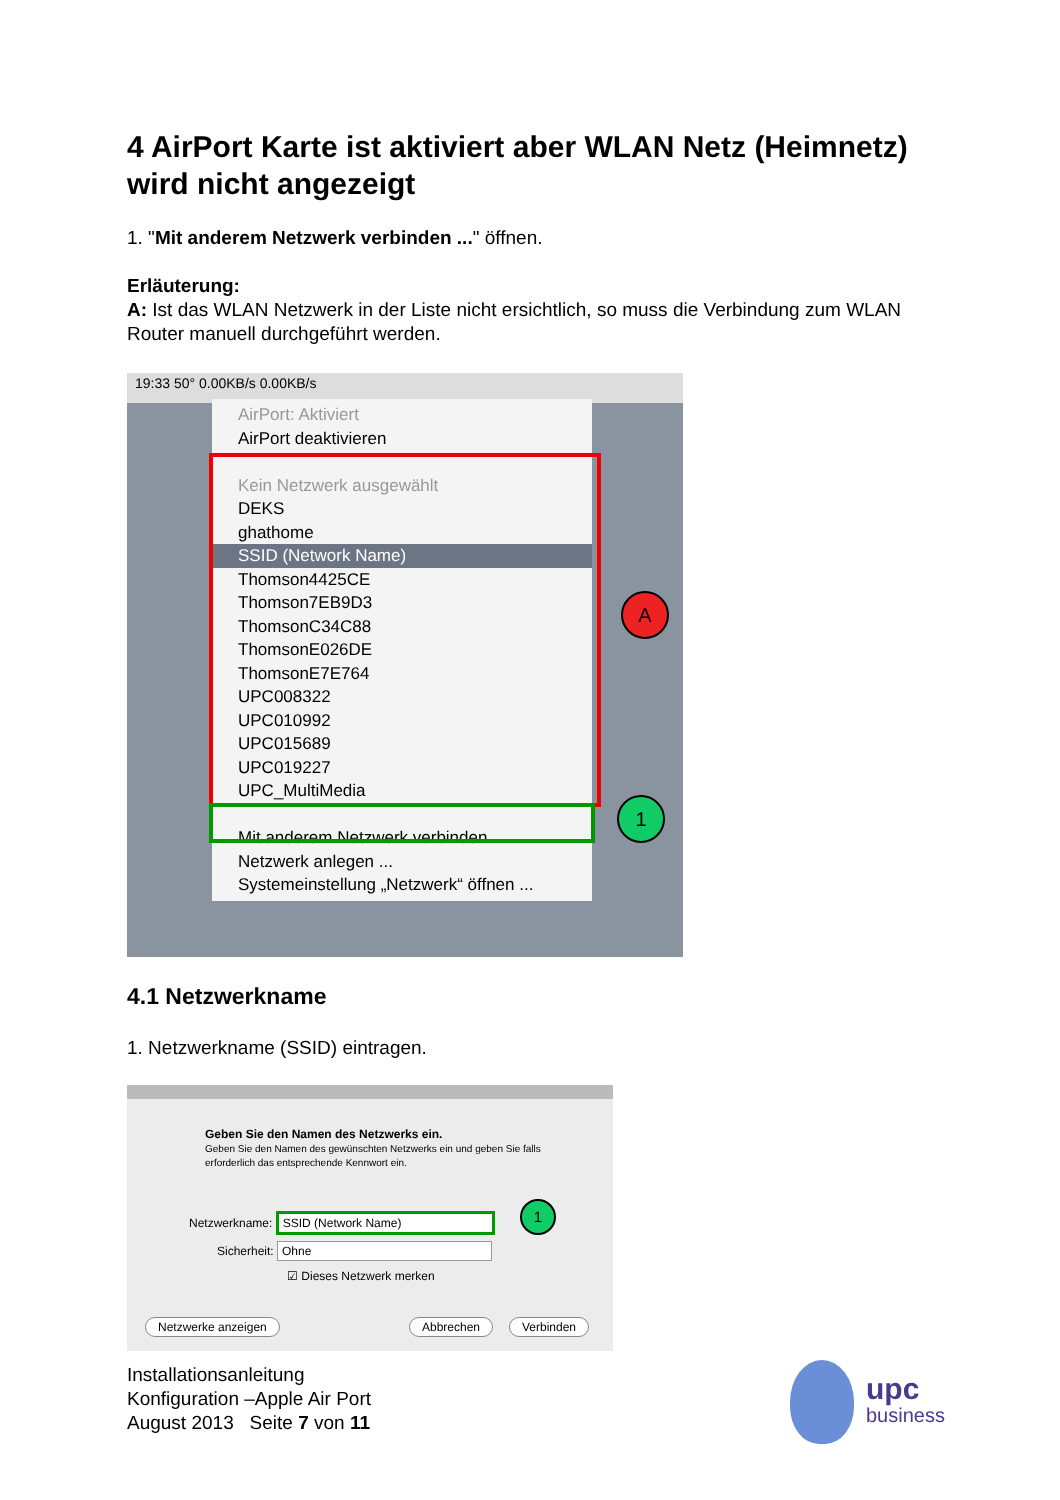4 AirPort Karte ist aktiviert aber WLAN Netz (Heimnetz) wird nicht angezeigt
1. "Mit anderem Netzwerk verbinden ..." öffnen.
Erläuterung:
A: Ist das WLAN Netzwerk in der Liste nicht ersichtlich, so muss die Verbindung zum WLAN Router manuell durchgeführt werden.
19:33 50° 0.00KB/s 0.00KB/s
AirPort: Aktiviert
AirPort deaktivieren
Kein Netzwerk ausgewählt
DEKS
ghathome
SSID (Network Name)
Thomson4425CE
Thomson7EB9D3
ThomsonC34C88
ThomsonE026DE
ThomsonE7E764
UPC008322
UPC010992
UPC015689
UPC019227
UPC_MultiMedia
Mit anderem Netzwerk verbinden ...
Netzwerk anlegen ...
Systemeinstellung „Netzwerk“ öffnen ...
A
1
4.1 Netzwerkname
1. Netzwerkname (SSID) eintragen.
Geben Sie den Namen des Netzwerks ein.
Geben Sie den Namen des gewünschten Netzwerks ein und geben Sie falls erforderlich das entsprechende Kennwort ein.
Netzwerkname: SSID (Network Name)
1
Sicherheit: Ohne
☑ Dieses Netzwerk merken
Netzwerke anzeigen Abbrechen Verbinden
Installationsanleitung
Konfiguration –Apple Air Port
August 2013 Seite 7 von 11
upc
business